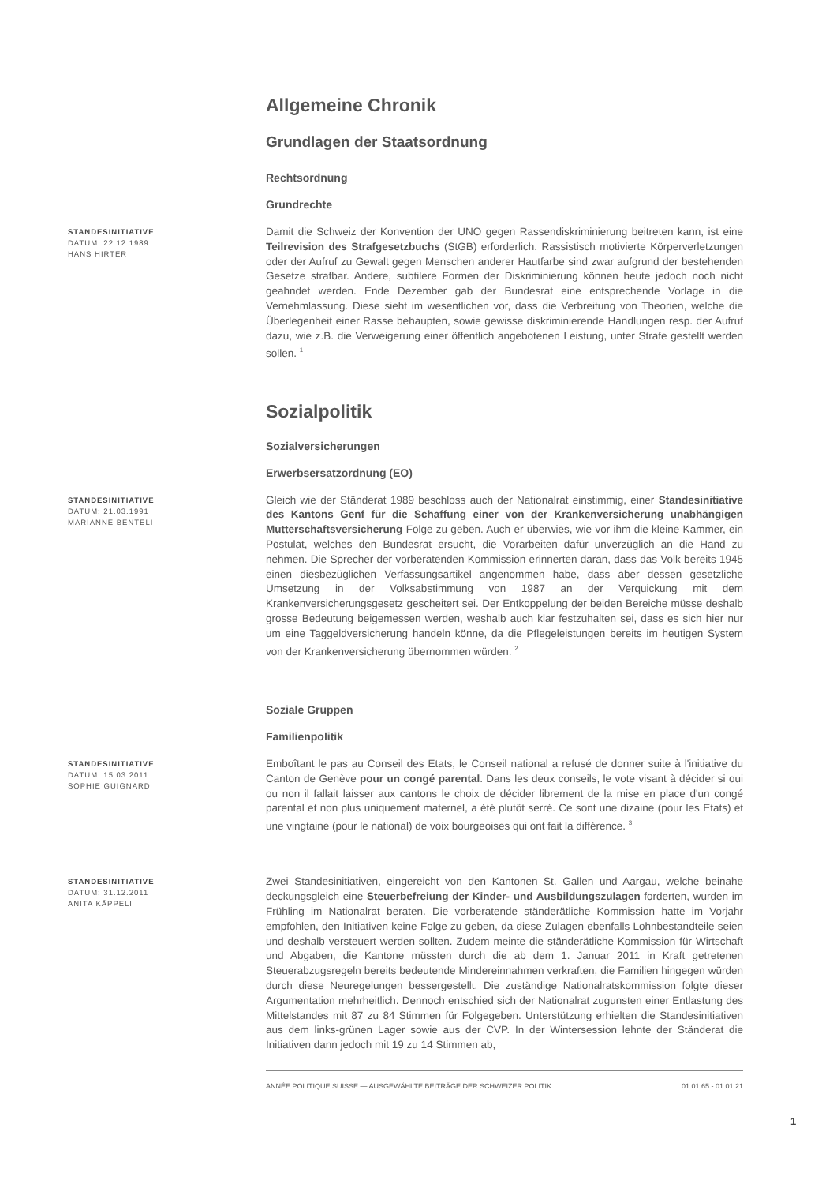Allgemeine Chronik
Grundlagen der Staatsordnung
Rechtsordnung
Grundrechte
STANDESINITIATIVE
DATUM: 22.12.1989
HANS HIRTER
Damit die Schweiz der Konvention der UNO gegen Rassendiskriminierung beitreten kann, ist eine Teilrevision des Strafgesetzbuchs (StGB) erforderlich. Rassistisch motivierte Körperverletzungen oder der Aufruf zu Gewalt gegen Menschen anderer Hautfarbe sind zwar aufgrund der bestehenden Gesetze strafbar. Andere, subtilere Formen der Diskriminierung können heute jedoch noch nicht geahndet werden. Ende Dezember gab der Bundesrat eine entsprechende Vorlage in die Vernehmlassung. Diese sieht im wesentlichen vor, dass die Verbreitung von Theorien, welche die Überlegenheit einer Rasse behaupten, sowie gewisse diskriminierende Handlungen resp. der Aufruf dazu, wie z.B. die Verweigerung einer öffentlich angebotenen Leistung, unter Strafe gestellt werden sollen. <sup>1</sup>
Sozialpolitik
Sozialversicherungen
Erwerbsersatzordnung (EO)
STANDESINITIATIVE
DATUM: 21.03.1991
MARIANNE BENTELI
Gleich wie der Ständerat 1989 beschloss auch der Nationalrat einstimmig, einer Standesinitiative des Kantons Genf für die Schaffung einer von der Krankenversicherung unabhängigen Mutterschaftsversicherung Folge zu geben. Auch er überwies, wie vor ihm die kleine Kammer, ein Postulat, welches den Bundesrat ersucht, die Vorarbeiten dafür unverzüglich an die Hand zu nehmen. Die Sprecher der vorberatenden Kommission erinnerten daran, dass das Volk bereits 1945 einen diesbezüglichen Verfassungsartikel angenommen habe, dass aber dessen gesetzliche Umsetzung in der Volksabstimmung von 1987 an der Verquickung mit dem Krankenversicherungsgesetz gescheitert sei. Der Entkoppelung der beiden Bereiche müsse deshalb grosse Bedeutung beigemessen werden, weshalb auch klar festzuhalten sei, dass es sich hier nur um eine Taggeldversicherung handeln könne, da die Pflegeleistungen bereits im heutigen System von der Krankenversicherung übernommen würden. <sup>2</sup>
Soziale Gruppen
Familienpolitik
STANDESINITIATIVE
DATUM: 15.03.2011
SOPHIE GUIGNARD
Emboîtant le pas au Conseil des Etats, le Conseil national a refusé de donner suite à l'initiative du Canton de Genève pour un congé parental. Dans les deux conseils, le vote visant à décider si oui ou non il fallait laisser aux cantons le choix de décider librement de la mise en place d'un congé parental et non plus uniquement maternel, a été plutôt serré. Ce sont une dizaine (pour les Etats) et une vingtaine (pour le national) de voix bourgeoises qui ont fait la différence. <sup>3</sup>
STANDESINITIATIVE
DATUM: 31.12.2011
ANITA KÄPPELI
Zwei Standesinitiativen, eingereicht von den Kantonen St. Gallen und Aargau, welche beinahe deckungsgleich eine Steuerbefreiung der Kinder- und Ausbildungszulagen forderten, wurden im Frühling im Nationalrat beraten. Die vorberatende ständerätliche Kommission hatte im Vorjahr empfohlen, den Initiativen keine Folge zu geben, da diese Zulagen ebenfalls Lohnbestandteile seien und deshalb versteuert werden sollten. Zudem meinte die ständerätliche Kommission für Wirtschaft und Abgaben, die Kantone müssten durch die ab dem 1. Januar 2011 in Kraft getretenen Steuerabzugsregeln bereits bedeutende Mindereinnahmen verkraften, die Familien hingegen würden durch diese Neuregelungen bessergestellt. Die zuständige Nationalratskommission folgte dieser Argumentation mehrheitlich. Dennoch entschied sich der Nationalrat zugunsten einer Entlastung des Mittelstandes mit 87 zu 84 Stimmen für Folgegeben. Unterstützung erhielten die Standesinitiativen aus dem links-grünen Lager sowie aus der CVP. In der Wintersession lehnte der Ständerat die Initiativen dann jedoch mit 19 zu 14 Stimmen ab,
ANNÉE POLITIQUE SUISSE — AUSGEWÄHLTE BEITRÄGE DER SCHWEIZER POLITIK 01.01.65 - 01.01.21
1